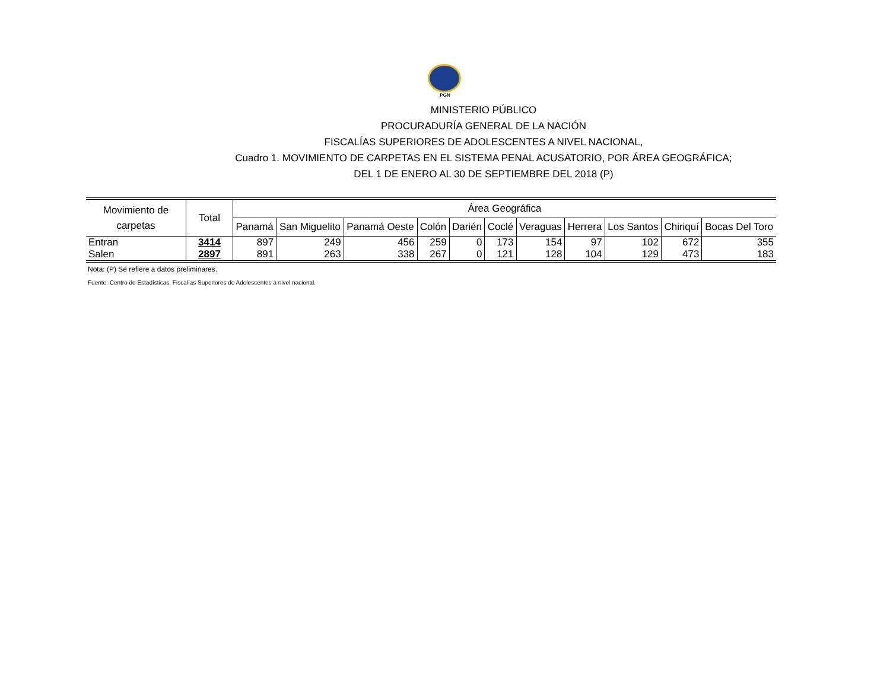PGN
MINISTERIO PÚBLICO
PROCURADURÍA GENERAL DE LA NACIÓN
FISCALÍAS SUPERIORES DE ADOLESCENTES A NIVEL NACIONAL,
Cuadro 1. MOVIMIENTO DE CARPETAS EN EL SISTEMA PENAL ACUSATORIO, POR ÁREA GEOGRÁFICA;
DEL 1 DE ENERO AL 30 DE SEPTIEMBRE DEL 2018 (P)
| Movimiento de carpetas | Total | Área Geográfica | | | | | | | | | | |
| --- | --- | --- | --- | --- | --- | --- | --- | --- | --- | --- | --- | --- |
| | | Panamá | San Miguelito | Panamá Oeste | Colón | Darién | Coclé | Veraguas | Herrera | Los Santos | Chiriquí | Bocas Del Toro |
| Entran | 3414 | 897 | 249 | 456 | 259 | 0 | 173 | 154 | 97 | 102 | 672 | 355 |
| Salen | 2897 | 891 | 263 | 338 | 267 | 0 | 121 | 128 | 104 | 129 | 473 | 183 |
Nota: (P) Se refiere a datos preliminares.
Fuente: Centro de Estadísticas, Fiscalías Superiores de Adolescentes a nivel nacional.